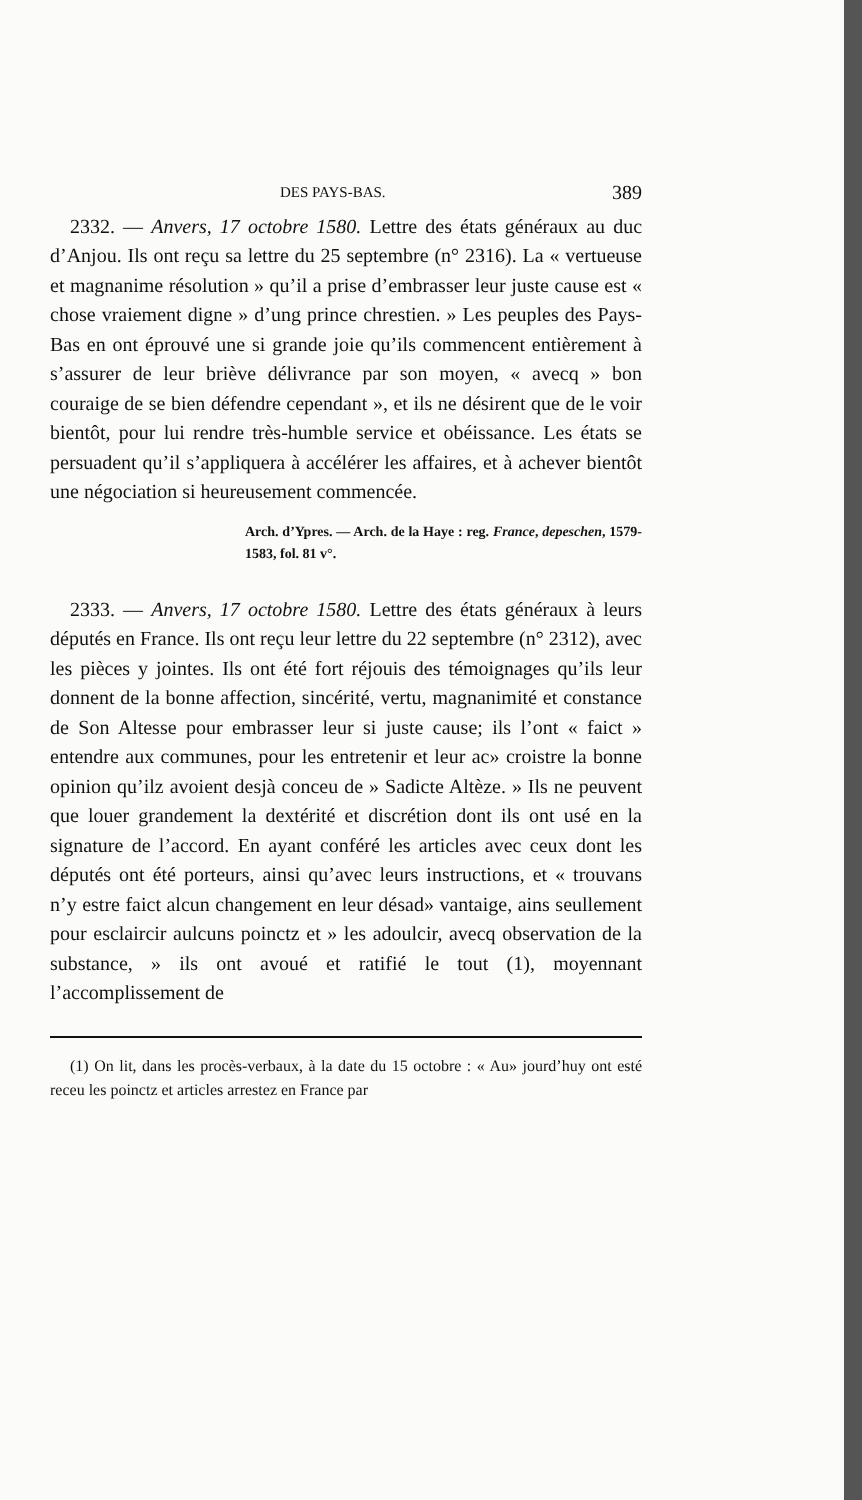DES PAYS-BAS. 389
2332. — Anvers, 17 octobre 1580. Lettre des états généraux au duc d’Anjou. Ils ont reçu sa lettre du 25 septembre (n° 2316). La « vertueuse et magnanime résolution » qu’il a prise d’embrasser leur juste cause est « chose vraiement digne » d’ung prince chrestien. » Les peuples des Pays-Bas en ont éprouvé une si grande joie qu’ils commencent entièrement à s’assurer de leur briève délivrance par son moyen, « avecq » bon couraige de se bien défendre cependant », et ils ne désirent que de le voir bientôt, pour lui rendre très-humble service et obéissance. Les états se persuadent qu’il s’appliquera à accélérer les affaires, et à achever bientôt une négociation si heureusement commencée.
Arch. d’Ypres. — Arch. de la Haye : reg. France, depeschen, 1579-1583, fol. 81 v°.
2333. — Anvers, 17 octobre 1580. Lettre des états généraux à leurs députés en France. Ils ont reçu leur lettre du 22 septembre (n° 2312), avec les pièces y jointes. Ils ont été fort réjouis des témoignages qu’ils leur donnent de la bonne affection, sincérité, vertu, magnanimité et constance de Son Altesse pour embrasser leur si juste cause; ils l’ont « faict » entendre aux communes, pour les entretenir et leur ac» croistre la bonne opinion qu’ilz avoient desjà conceu de » Sadicte Altèze. » Ils ne peuvent que louer grandement la dextérité et discrétion dont ils ont usé en la signature de l’accord. En ayant conféré les articles avec ceux dont les députés ont été porteurs, ainsi qu’avec leurs instructions, et « trouvans n’y estre faict alcun changement en leur désad» vantaige, ains seullement pour esclaircir aulcuns poinctz et » les adoulcir, avecq observation de la substance, » ils ont avoué et ratifié le tout (1), moyennant l’accomplissement de
(1) On lit, dans les procès-verbaux, à la date du 15 octobre : « Au» jourd’huy ont esté receu les poinctz et articles arrestez en France par